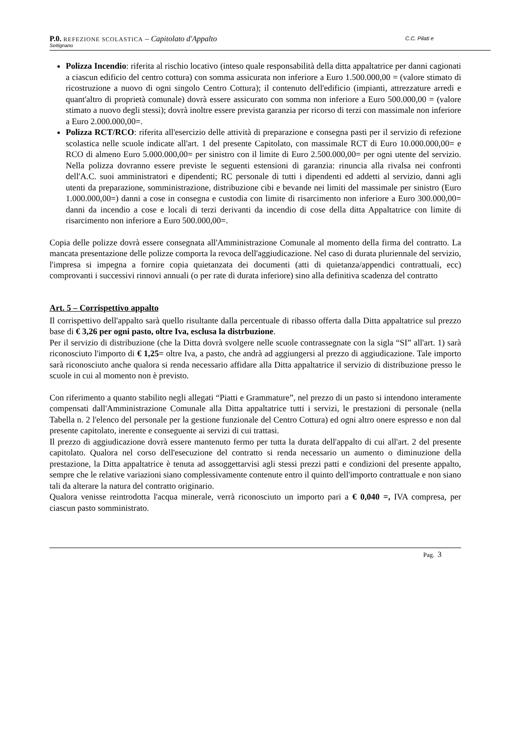P.0. REFEZIONE SCOLASTICA – Capitolato d'Appalto C.C. Pilati e Settignano
Polizza Incendio: riferita al rischio locativo (inteso quale responsabilità della ditta appaltatrice per danni cagionati a ciascun edificio del centro cottura) con somma assicurata non inferiore a Euro 1.500.000,00 = (valore stimato di ricostruzione a nuovo di ogni singolo Centro Cottura); il contenuto dell'edificio (impianti, attrezzature arredi e quant'altro di proprietà comunale) dovrà essere assicurato con somma non inferiore a Euro 500.000,00 = (valore stimato a nuovo degli stessi); dovrà inoltre essere prevista garanzia per ricorso di terzi con massimale non inferiore a Euro 2.000.000,00=.
Polizza RCT/RCO: riferita all'esercizio delle attività di preparazione e consegna pasti per il servizio di refezione scolastica nelle scuole indicate all'art. 1 del presente Capitolato, con massimale RCT di Euro 10.000.000,00= e RCO di almeno Euro 5.000.000,00= per sinistro con il limite di Euro 2.500.000,00= per ogni utente del servizio. Nella polizza dovranno essere previste le seguenti estensioni di garanzia: rinuncia alla rivalsa nei confronti dell'A.C. suoi amministratori e dipendenti; RC personale di tutti i dipendenti ed addetti al servizio, danni agli utenti da preparazione, somministrazione, distribuzione cibi e bevande nei limiti del massimale per sinistro (Euro 1.000.000,00=) danni a cose in consegna e custodia con limite di risarcimento non inferiore a Euro 300.000,00= danni da incendio a cose e locali di terzi derivanti da incendio di cose della ditta Appaltatrice con limite di risarcimento non inferiore a Euro 500.000,00=.
Copia delle polizze dovrà essere consegnata all'Amministrazione Comunale al momento della firma del contratto. La mancata presentazione delle polizze comporta la revoca dell'aggiudicazione. Nel caso di durata pluriennale del servizio, l'impresa si impegna a fornire copia quietanzata dei documenti (atti di quietanza/appendici contrattuali, ecc) comprovanti i successivi rinnovi annuali (o per rate di durata inferiore) sino alla definitiva scadenza del contratto
Art. 5 – Corrispettivo appalto
Il corrispettivo dell'appalto sarà quello risultante dalla percentuale di ribasso offerta dalla Ditta appaltatrice sul prezzo base di € 3,26 per ogni pasto, oltre Iva, esclusa la distrbuzione.
Per il servizio di distribuzione (che la Ditta dovrà svolgere nelle scuole contrassegnate con la sigla “SI” all'art. 1) sarà riconosciuto l'importo di € 1,25= oltre Iva, a pasto, che andrà ad aggiungersi al prezzo di aggiudicazione. Tale importo sarà riconosciuto anche qualora si renda necessario affidare alla Ditta appaltatrice il servizio di distribuzione presso le scuole in cui al momento non è previsto.
Con riferimento a quanto stabilito negli allegati “Piatti e Grammature”, nel prezzo di un pasto si intendono interamente compensati dall'Amministrazione Comunale alla Ditta appaltatrice tutti i servizi, le prestazioni di personale (nella Tabella n. 2 l'elenco del personale per la gestione funzionale del Centro Cottura) ed ogni altro onere espresso e non dal presente capitolato, inerente e conseguente ai servizi di cui trattasi.
Il prezzo di aggiudicazione dovrà essere mantenuto fermo per tutta la durata dell'appalto di cui all'art. 2 del presente capitolato. Qualora nel corso dell'esecuzione del contratto si renda necessario un aumento o diminuzione della prestazione, la Ditta appaltatrice è tenuta ad assoggettarvisi agli stessi prezzi patti e condizioni del presente appalto, sempre che le relative variazioni siano complessivamente contenute entro il quinto dell'importo contrattuale e non siano tali da alterare la natura del contratto originario.
Qualora venisse reintrodotta l'acqua minerale, verrà riconosciuto un importo pari a € 0,040 =, IVA compresa, per ciascun pasto somministrato.
Pag. 3